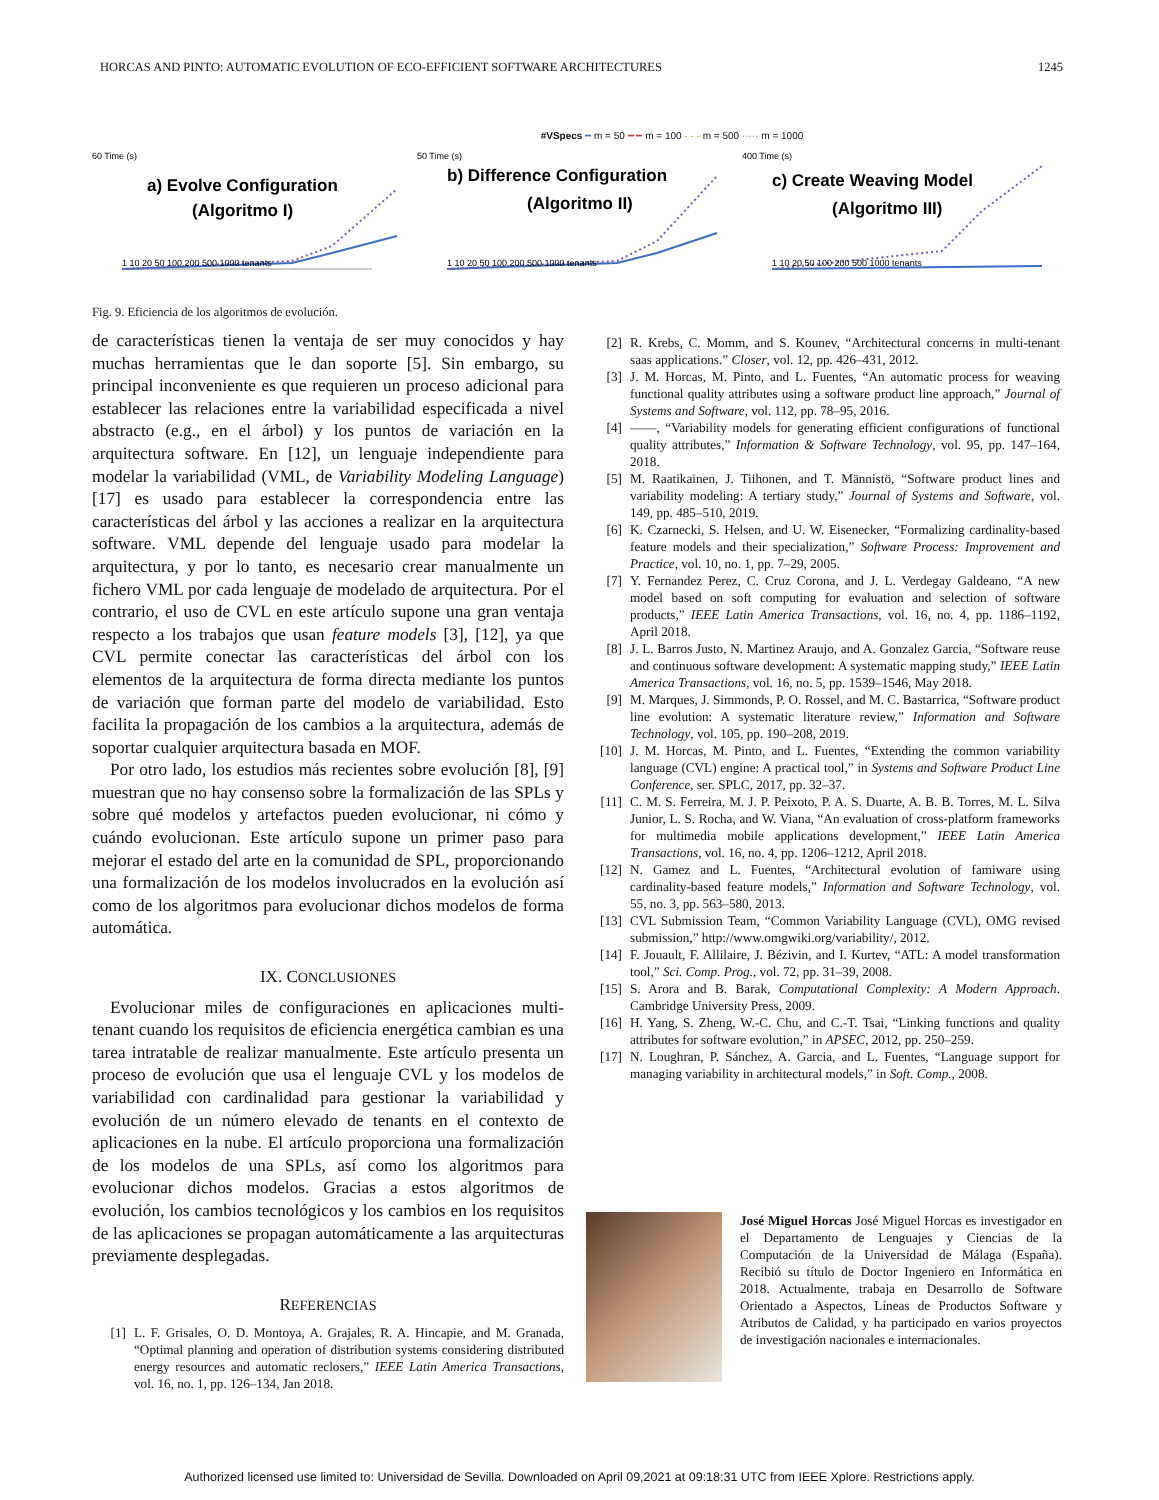HORCAS AND PINTO: AUTOMATIC EVOLUTION OF ECO-EFFICIENT SOFTWARE ARCHITECTURES 1245
#VSpecs ━ m = 50 ━ ━ m = 100 - - - m = 500 ····· m = 1000
60 Time (s)
a) Evolve Configuration
(Algoritmo I)
1 10 20 50 100 200 500 1000 tenants
50 Time (s)
b) Difference Configuration
(Algoritmo II)
1 10 20 50 100 200 500 1000 tenants
400 Time (s)
c) Create Weaving Model
(Algoritmo III)
1 10 20 50 100 200 500 1000 tenants
Fig. 9. Eficiencia de los algoritmos de evolución.
de características tienen la ventaja de ser muy conocidos y hay muchas herramientas que le dan soporte [5]. Sin embargo, su principal inconveniente es que requieren un proceso adicional para establecer las relaciones entre la variabilidad especificada a nivel abstracto (e.g., en el árbol) y los puntos de variación en la arquitectura software. En [12], un lenguaje independiente para modelar la variabilidad (VML, de Variability Modeling Language) [17] es usado para establecer la correspondencia entre las características del árbol y las acciones a realizar en la arquitectura software. VML depende del lenguaje usado para modelar la arquitectura, y por lo tanto, es necesario crear manualmente un fichero VML por cada lenguaje de modelado de arquitectura. Por el contrario, el uso de CVL en este artículo supone una gran ventaja respecto a los trabajos que usan feature models [3], [12], ya que CVL permite conectar las características del árbol con los elementos de la arquitectura de forma directa mediante los puntos de variación que forman parte del modelo de variabilidad. Esto facilita la propagación de los cambios a la arquitectura, además de soportar cualquier arquitectura basada en MOF.
Por otro lado, los estudios más recientes sobre evolución [8], [9] muestran que no hay consenso sobre la formalización de las SPLs y sobre qué modelos y artefactos pueden evolucionar, ni cómo y cuándo evolucionan. Este artículo supone un primer paso para mejorar el estado del arte en la comunidad de SPL, proporcionando una formalización de los modelos involucrados en la evolución así como de los algoritmos para evolucionar dichos modelos de forma automática.
IX. CONCLUSIONES
Evolucionar miles de configuraciones en aplicaciones multi-tenant cuando los requisitos de eficiencia energética cambian es una tarea intratable de realizar manualmente. Este artículo presenta un proceso de evolución que usa el lenguaje CVL y los modelos de variabilidad con cardinalidad para gestionar la variabilidad y evolución de un número elevado de tenants en el contexto de aplicaciones en la nube. El artículo proporciona una formalización de los modelos de una SPLs, así como los algoritmos para evolucionar dichos modelos. Gracias a estos algoritmos de evolución, los cambios tecnológicos y los cambios en los requisitos de las aplicaciones se propagan automáticamente a las arquitecturas previamente desplegadas.
REFERENCIAS
[1] L. F. Grisales, O. D. Montoya, A. Grajales, R. A. Hincapie, and M. Granada, “Optimal planning and operation of distribution systems considering distributed energy resources and automatic reclosers,” IEEE Latin America Transactions, vol. 16, no. 1, pp. 126–134, Jan 2018.
[2] R. Krebs, C. Momm, and S. Kounev, “Architectural concerns in multi-tenant saas applications.” Closer, vol. 12, pp. 426–431, 2012.
[3] J. M. Horcas, M. Pinto, and L. Fuentes, “An automatic process for weaving functional quality attributes using a software product line approach,” Journal of Systems and Software, vol. 112, pp. 78–95, 2016.
[4] ——, “Variability models for generating efficient configurations of functional quality attributes,” Information & Software Technology, vol. 95, pp. 147–164, 2018.
[5] M. Raatikainen, J. Tiihonen, and T. Männistö, “Software product lines and variability modeling: A tertiary study,” Journal of Systems and Software, vol. 149, pp. 485–510, 2019.
[6] K. Czarnecki, S. Helsen, and U. W. Eisenecker, “Formalizing cardinality-based feature models and their specialization,” Software Process: Improvement and Practice, vol. 10, no. 1, pp. 7–29, 2005.
[7] Y. Fernandez Perez, C. Cruz Corona, and J. L. Verdegay Galdeano, “A new model based on soft computing for evaluation and selection of software products,” IEEE Latin America Transactions, vol. 16, no. 4, pp. 1186–1192, April 2018.
[8] J. L. Barros Justo, N. Martinez Araujo, and A. Gonzalez Garcia, “Software reuse and continuous software development: A systematic mapping study,” IEEE Latin America Transactions, vol. 16, no. 5, pp. 1539–1546, May 2018.
[9] M. Marques, J. Simmonds, P. O. Rossel, and M. C. Bastarrica, “Software product line evolution: A systematic literature review,” Information and Software Technology, vol. 105, pp. 190–208, 2019.
[10] J. M. Horcas, M. Pinto, and L. Fuentes, “Extending the common variability language (CVL) engine: A practical tool,” in Systems and Software Product Line Conference, ser. SPLC, 2017, pp. 32–37.
[11] C. M. S. Ferreira, M. J. P. Peixoto, P. A. S. Duarte, A. B. B. Torres, M. L. Silva Junior, L. S. Rocha, and W. Viana, “An evaluation of cross-platform frameworks for multimedia mobile applications development,” IEEE Latin America Transactions, vol. 16, no. 4, pp. 1206–1212, April 2018.
[12] N. Gamez and L. Fuentes, “Architectural evolution of famiware using cardinality-based feature models,” Information and Software Technology, vol. 55, no. 3, pp. 563–580, 2013.
[13] CVL Submission Team, “Common Variability Language (CVL), OMG revised submission,” http://www.omgwiki.org/variability/, 2012.
[14] F. Jouault, F. Allilaire, J. Bézivin, and I. Kurtev, “ATL: A model transformation tool,” Sci. Comp. Prog., vol. 72, pp. 31–39, 2008.
[15] S. Arora and B. Barak, Computational Complexity: A Modern Approach. Cambridge University Press, 2009.
[16] H. Yang, S. Zheng, W.-C. Chu, and C.-T. Tsai, “Linking functions and quality attributes for software evolution,” in APSEC, 2012, pp. 250–259.
[17] N. Loughran, P. Sánchez, A. Garcia, and L. Fuentes, “Language support for managing variability in architectural models,” in Soft. Comp., 2008.
José Miguel Horcas José Miguel Horcas es investigador en el Departamento de Lenguajes y Ciencias de la Computación de la Universidad de Málaga (España). Recibió su título de Doctor Ingeniero en Informática en 2018. Actualmente, trabaja en Desarrollo de Software Orientado a Aspectos, Líneas de Productos Software y Atributos de Calidad, y ha participado en varios proyectos de investigación nacionales e internacionales.
Authorized licensed use limited to: Universidad de Sevilla. Downloaded on April 09,2021 at 09:18:31 UTC from IEEE Xplore. Restrictions apply.